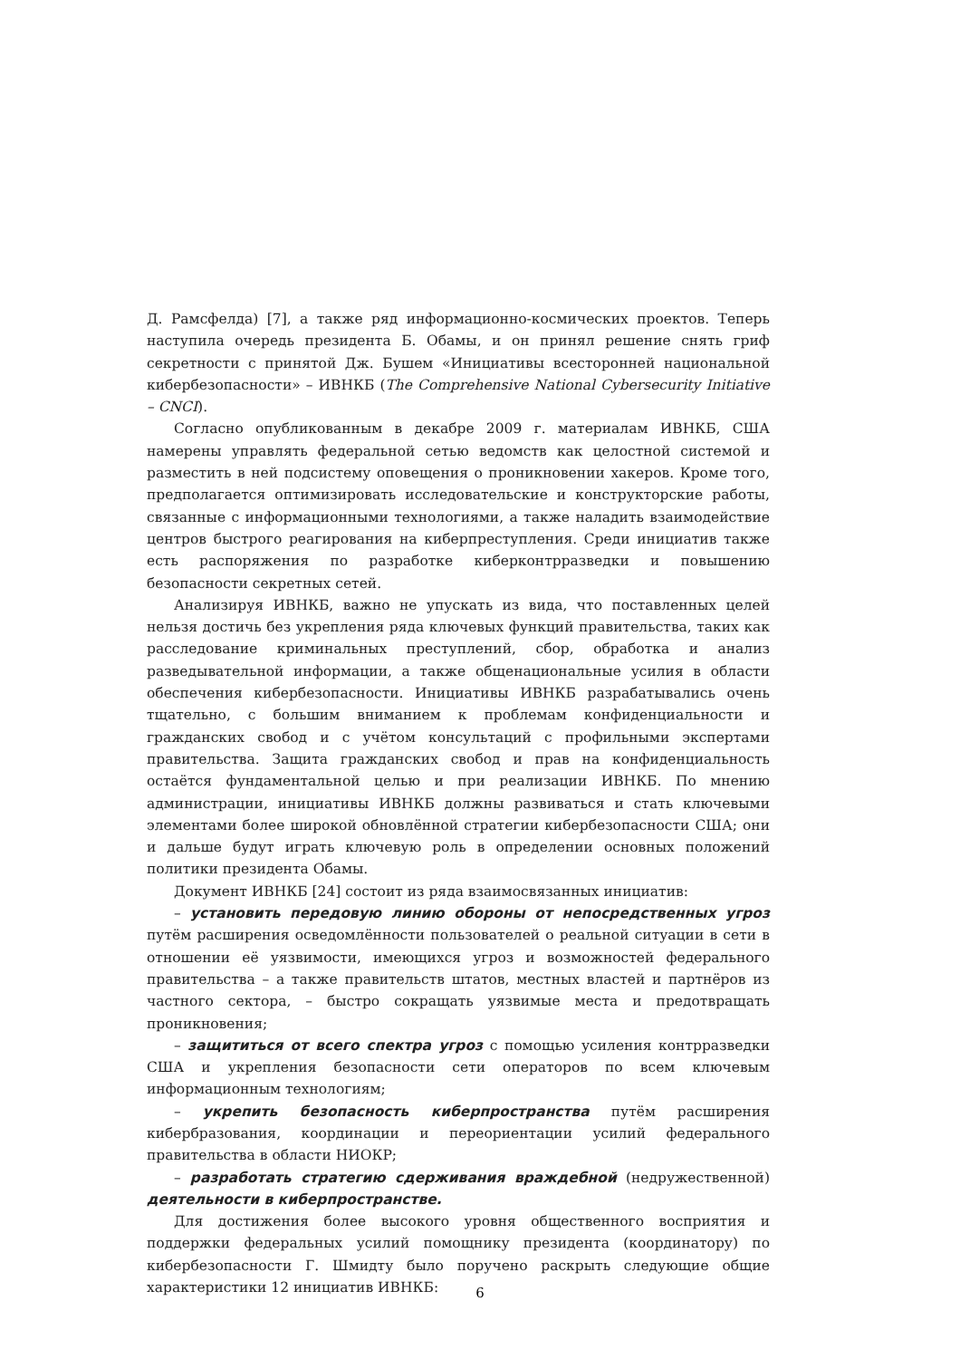Д. Рамсфелда) [7], а также ряд информационно-космических проектов. Теперь наступила очередь президента Б. Обамы, и он принял решение снять гриф секретности с принятой Дж. Бушем «Инициативы всесторонней национальной кибербезопасности» – ИВНКБ (The Comprehensive National Cybersecurity Initiative – CNCI).
Согласно опубликованным в декабре 2009 г. материалам ИВНКБ, США намерены управлять федеральной сетью ведомств как целостной системой и разместить в ней подсистему оповещения о проникновении хакеров. Кроме того, предполагается оптимизировать исследовательские и конструкторские работы, связанные с информационными технологиями, а также наладить взаимодействие центров быстрого реагирования на киберпреступления. Среди инициатив также есть распоряжения по разработке киберконтрразведки и повышению безопасности секретных сетей.
Анализируя ИВНКБ, важно не упускать из вида, что поставленных целей нельзя достичь без укрепления ряда ключевых функций правительства, таких как расследование криминальных преступлений, сбор, обработка и анализ разведывательной информации, а также общенациональные усилия в области обеспечения кибербезопасности. Инициативы ИВНКБ разрабатывались очень тщательно, с большим вниманием к проблемам конфиденциальности и гражданских свобод и с учётом консультаций с профильными экспертами правительства. Защита гражданских свобод и прав на конфиденциальность остаётся фундаментальной целью и при реализации ИВНКБ. По мнению администрации, инициативы ИВНКБ должны развиваться и стать ключевыми элементами более широкой обновлённой стратегии кибербезопасности США; они и дальше будут играть ключевую роль в определении основных положений политики президента Обамы.
Документ ИВНКБ [24] состоит из ряда взаимосвязанных инициатив:
– установить передовую линию обороны от непосредственных угроз путём расширения осведомлённости пользователей о реальной ситуации в сети в отношении её уязвимости, имеющихся угроз и возможностей федерального правительства – а также правительств штатов, местных властей и партнёров из частного сектора, – быстро сокращать уязвимые места и предотвращать проникновения;
– защититься от всего спектра угроз с помощью усиления контрразведки США и укрепления безопасности сети операторов по всем ключевым информационным технологиям;
– укрепить безопасность киберпространства путём расширения кибербразования, координации и переориентации усилий федерального правительства в области НИОКР;
– разработать стратегию сдерживания враждебной (недружественной) деятельности в киберпространстве.
Для достижения более высокого уровня общественного восприятия и поддержки федеральных усилий помощнику президента (координатору) по кибербезопасности Г. Шмидту было поручено раскрыть следующие общие характеристики 12 инициатив ИВНКБ:
6